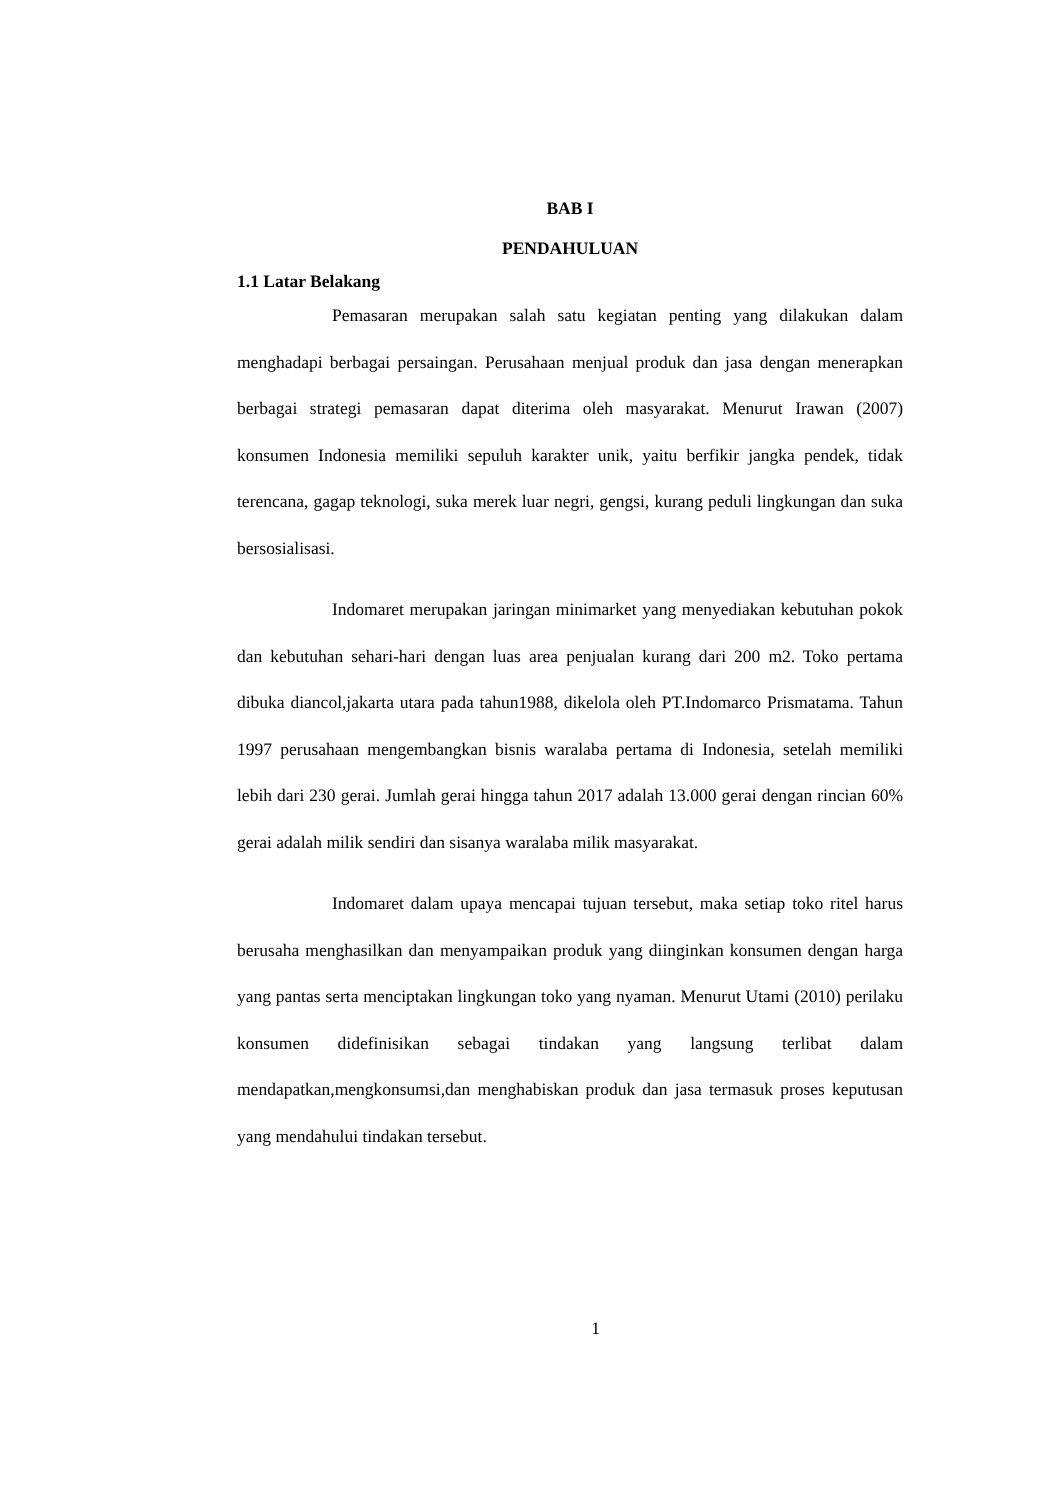BAB I
PENDAHULUAN
1.1 Latar Belakang
Pemasaran merupakan salah satu kegiatan penting yang dilakukan dalam menghadapi berbagai persaingan. Perusahaan menjual produk dan jasa dengan menerapkan berbagai strategi pemasaran dapat diterima oleh masyarakat. Menurut Irawan (2007) konsumen Indonesia memiliki sepuluh karakter unik, yaitu berfikir jangka pendek, tidak terencana, gagap teknologi, suka merek luar negri, gengsi, kurang peduli lingkungan dan suka bersosialisasi.
Indomaret merupakan jaringan minimarket yang menyediakan kebutuhan pokok dan kebutuhan sehari-hari dengan luas area penjualan kurang dari 200 m2. Toko pertama dibuka diancol,jakarta utara pada tahun1988, dikelola oleh PT.Indomarco Prismatama. Tahun 1997 perusahaan mengembangkan bisnis waralaba pertama di Indonesia, setelah memiliki lebih dari 230 gerai. Jumlah gerai hingga tahun 2017 adalah 13.000 gerai dengan rincian 60% gerai adalah milik sendiri dan sisanya waralaba milik masyarakat.
Indomaret dalam upaya mencapai tujuan tersebut, maka setiap toko ritel harus berusaha menghasilkan dan menyampaikan produk yang diinginkan konsumen dengan harga yang pantas serta menciptakan lingkungan toko yang nyaman. Menurut Utami (2010) perilaku konsumen didefinisikan sebagai tindakan yang langsung terlibat dalam mendapatkan,mengkonsumsi,dan menghabiskan produk dan jasa termasuk proses keputusan yang mendahului tindakan tersebut.
1